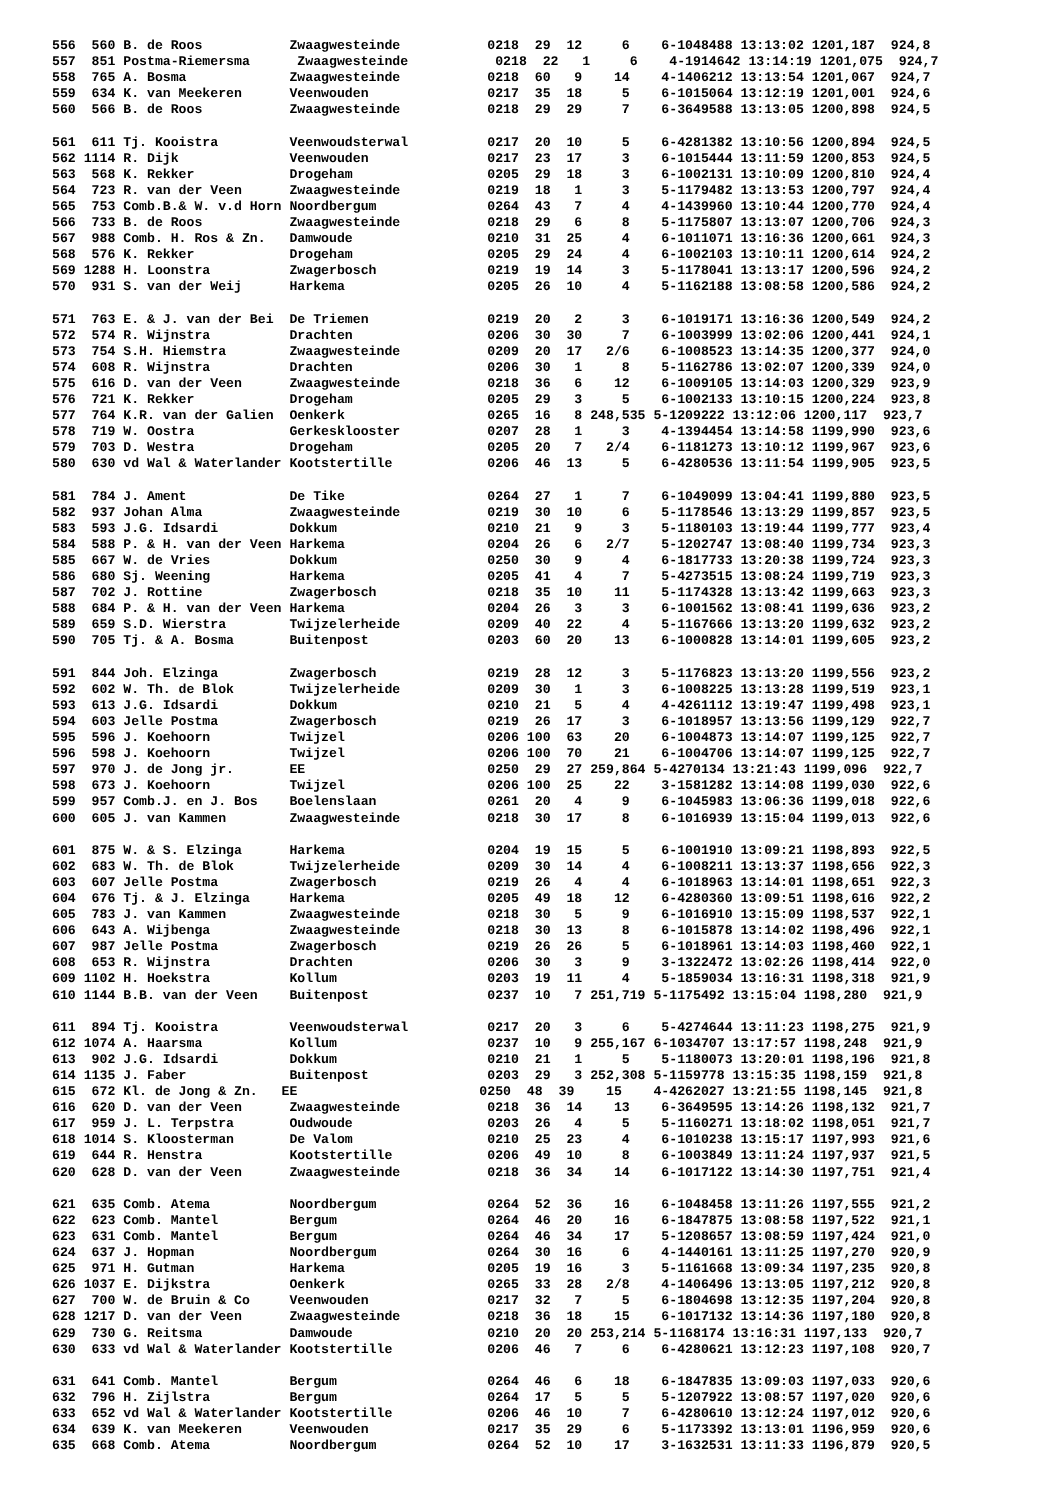| 556 560 B. de Roos Zwaagwesteinde 0218 29 12 6 6-1048488 13:13:02 1201,187 924,8 |
| 557 851 Postma-Riemersma Zwaagwesteinde 0218 22 1 6 4-1914642 13:14:19 1201,075 924,7 |
| 558 765 A. Bosma Zwaagwesteinde 0218 60 9 14 4-1406212 13:13:54 1201,067 924,7 |
| 559 634 K. van Meekeren Veenwouden 0217 35 18 5 6-1015064 13:12:19 1201,001 924,6 |
| 560 566 B. de Roos Zwaagwesteinde 0218 29 29 7 6-3649588 13:13:05 1200,898 924,5 |
| 561 611 Tj. Kooistra Veenwoudsterwal 0217 20 10 5 6-4281382 13:10:56 1200,894 924,5 |
| 562 1114 R. Dijk Veenwouden 0217 23 17 3 6-1015444 13:11:59 1200,853 924,5 |
| 563 568 K. Rekker Drogeham 0205 29 18 3 6-1002131 13:10:09 1200,810 924,4 |
| 564 723 R. van der Veen Zwaagwesteinde 0219 18 1 3 5-1179482 13:13:53 1200,797 924,4 |
| 565 753 Comb.B.& W. v.d Horn Noordbergum 0264 43 7 4 4-1439960 13:10:44 1200,770 924,4 |
| 566 733 B. de Roos Zwaagwesteinde 0218 29 6 8 5-1175807 13:13:07 1200,706 924,3 |
| 567 988 Comb. H. Ros & Zn. Damwoude 0210 31 25 4 6-1011071 13:16:36 1200,661 924,3 |
| 568 576 K. Rekker Drogeham 0205 29 24 4 6-1002103 13:10:11 1200,614 924,2 |
| 569 1288 H. Loonstra Zwagerbosch 0219 19 14 3 5-1178041 13:13:17 1200,596 924,2 |
| 570 931 S. van der Weij Harkema 0205 26 10 4 5-1162188 13:08:58 1200,586 924,2 |
| 571 763 E. & J. van der Bei De Triemen 0219 20 2 3 6-1019171 13:16:36 1200,549 924,2 |
| 572 574 R. Wijnstra Drachten 0206 30 30 7 6-1003999 13:02:06 1200,441 924,1 |
| 573 754 S.H. Hiemstra Zwaagwesteinde 0209 20 17 2/6 6-1008523 13:14:35 1200,377 924,0 |
| 574 608 R. Wijnstra Drachten 0206 30 1 8 5-1162786 13:02:07 1200,339 924,0 |
| 575 616 D. van der Veen Zwaagwesteinde 0218 36 6 12 6-1009105 13:14:03 1200,329 923,9 |
| 576 721 K. Rekker Drogeham 0205 29 3 5 6-1002133 13:10:15 1200,224 923,8 |
| 577 764 K.R. van der Galien Oenkerk 0265 16 8 248,535 5-1209222 13:12:06 1200,117 923,7 |
| 578 719 W. Oostra Gerkesklooster 0207 28 1 3 4-1394454 13:14:58 1199,990 923,6 |
| 579 703 D. Westra Drogeham 0205 20 7 2/4 6-1181273 13:10:12 1199,967 923,6 |
| 580 630 vd Wal & Waterlander Kootstertille 0206 46 13 5 6-4280536 13:11:54 1199,905 923,5 |
| 581 784 J. Ament De Tike 0264 27 1 7 6-1049099 13:04:41 1199,880 923,5 |
| 582 937 Johan Alma Zwaagwesteinde 0219 30 10 6 5-1178546 13:13:29 1199,857 923,5 |
| 583 593 J.G. Idsardi Dokkum 0210 21 9 3 5-1180103 13:19:44 1199,777 923,4 |
| 584 588 P. & H. van der Veen Harkema 0204 26 6 2/7 5-1202747 13:08:40 1199,734 923,3 |
| 585 667 W. de Vries Dokkum 0250 30 9 4 6-1817733 13:20:38 1199,724 923,3 |
| 586 680 Sj. Weening Harkema 0205 41 4 7 5-4273515 13:08:24 1199,719 923,3 |
| 587 702 J. Rottine Zwagerbosch 0218 35 10 11 5-1174328 13:13:42 1199,663 923,3 |
| 588 684 P. & H. van der Veen Harkema 0204 26 3 3 6-1001562 13:08:41 1199,636 923,2 |
| 589 659 S.D. Wierstra Twijzelerheide 0209 40 22 4 5-1167666 13:13:20 1199,632 923,2 |
| 590 705 Tj. & A. Bosma Buitenpost 0203 60 20 13 6-1000828 13:14:01 1199,605 923,2 |
| 591 844 Joh. Elzinga Zwagerbosch 0219 28 12 3 5-1176823 13:13:20 1199,556 923,2 |
| 592 602 W. Th. de Blok Twijzelerheide 0209 30 1 3 6-1008225 13:13:28 1199,519 923,1 |
| 593 613 J.G. Idsardi Dokkum 0210 21 5 4 4-4261112 13:19:47 1199,498 923,1 |
| 594 603 Jelle Postma Zwagerbosch 0219 26 17 3 6-1018957 13:13:56 1199,129 922,7 |
| 595 596 J. Koehoorn Twijzel 0206 100 63 20 6-1004873 13:14:07 1199,125 922,7 |
| 596 598 J. Koehoorn Twijzel 0206 100 70 21 6-1004706 13:14:07 1199,125 922,7 |
| 597 970 J. de Jong jr. EE 0250 29 27 259,864 5-4270134 13:21:43 1199,096 922,7 |
| 598 673 J. Koehoorn Twijzel 0206 100 25 22 3-1581282 13:14:08 1199,030 922,6 |
| 599 957 Comb.J. en J. Bos Boelenslaan 0261 20 4 9 6-1045983 13:06:36 1199,018 922,6 |
| 600 605 J. van Kammen Zwaagwesteinde 0218 30 17 8 6-1016939 13:15:04 1199,013 922,6 |
| 601 875 W. & S. Elzinga Harkema 0204 19 15 5 6-1001910 13:09:21 1198,893 922,5 |
| 602 683 W. Th. de Blok Twijzelerheide 0209 30 14 4 6-1008211 13:13:37 1198,656 922,3 |
| 603 607 Jelle Postma Zwagerbosch 0219 26 4 4 6-1018963 13:14:01 1198,651 922,3 |
| 604 676 Tj. & J. Elzinga Harkema 0205 49 18 12 6-4280360 13:09:51 1198,616 922,2 |
| 605 783 J. van Kammen Zwaagwesteinde 0218 30 5 9 6-1016910 13:15:09 1198,537 922,1 |
| 606 643 A. Wijbenga Zwaagwesteinde 0218 30 13 8 6-1015878 13:14:02 1198,496 922,1 |
| 607 987 Jelle Postma Zwagerbosch 0219 26 26 5 6-1018961 13:14:03 1198,460 922,1 |
| 608 653 R. Wijnstra Drachten 0206 30 3 9 3-1322472 13:02:26 1198,414 922,0 |
| 609 1102 H. Hoekstra Kollum 0203 19 11 4 5-1859034 13:16:31 1198,318 921,9 |
| 610 1144 B.B. van der Veen Buitenpost 0237 10 7 251,719 5-1175492 13:15:04 1198,280 921,9 |
| 611 894 Tj. Kooistra Veenwoudsterwal 0217 20 3 6 5-4274644 13:11:23 1198,275 921,9 |
| 612 1074 A. Haarsma Kollum 0237 10 9 255,167 6-1034707 13:17:57 1198,248 921,9 |
| 613 902 J.G. Idsardi Dokkum 0210 21 1 5 5-1180073 13:20:01 1198,196 921,8 |
| 614 1135 J. Faber Buitenpost 0203 29 3 252,308 5-1159778 13:15:35 1198,159 921,8 |
| 615 672 Kl. de Jong & Zn. EE 0250 48 39 15 4-4262027 13:21:55 1198,145 921,8 |
| 616 620 D. van der Veen Zwaagwesteinde 0218 36 14 13 6-3649595 13:14:26 1198,132 921,7 |
| 617 959 J. L. Terpstra Oudwoude 0203 26 4 5 5-1160271 13:18:02 1198,051 921,7 |
| 618 1014 S. Kloosterman De Valom 0210 25 23 4 6-1010238 13:15:17 1197,993 921,6 |
| 619 644 R. Henstra Kootstertille 0206 49 10 8 6-1003849 13:11:24 1197,937 921,5 |
| 620 628 D. van der Veen Zwaagwesteinde 0218 36 34 14 6-1017122 13:14:30 1197,751 921,4 |
| 621 635 Comb. Atema Noordbergum 0264 52 36 16 6-1048458 13:11:26 1197,555 921,2 |
| 622 623 Comb. Mantel Bergum 0264 46 20 16 6-1847875 13:08:58 1197,522 921,1 |
| 623 631 Comb. Mantel Bergum 0264 46 34 17 5-1208657 13:08:59 1197,424 921,0 |
| 624 637 J. Hopman Noordbergum 0264 30 16 6 4-1440161 13:11:25 1197,270 920,9 |
| 625 971 H. Gutman Harkema 0205 19 16 3 5-1161668 13:09:34 1197,235 920,8 |
| 626 1037 E. Dijkstra Oenkerk 0265 33 28 2/8 4-1406496 13:13:05 1197,212 920,8 |
| 627 700 W. de Bruin & Co Veenwouden 0217 32 7 5 6-1804698 13:12:35 1197,204 920,8 |
| 628 1217 D. van der Veen Zwaagwesteinde 0218 36 18 15 6-1017132 13:14:36 1197,180 920,8 |
| 629 730 G. Reitsma Damwoude 0210 20 20 253,214 5-1168174 13:16:31 1197,133 920,7 |
| 630 633 vd Wal & Waterlander Kootstertille 0206 46 7 6 6-4280621 13:12:23 1197,108 920,7 |
| 631 641 Comb. Mantel Bergum 0264 46 6 18 6-1847835 13:09:03 1197,033 920,6 |
| 632 796 H. Zijlstra Bergum 0264 17 5 5 5-1207922 13:08:57 1197,020 920,6 |
| 633 652 vd Wal & Waterlander Kootstertille 0206 46 10 7 6-4280610 13:12:24 1197,012 920,6 |
| 634 639 K. van Meekeren Veenwouden 0217 35 29 6 5-1173392 13:13:01 1196,959 920,6 |
| 635 668 Comb. Atema Noordbergum 0264 52 10 17 3-1632531 13:11:33 1196,879 920,5 |